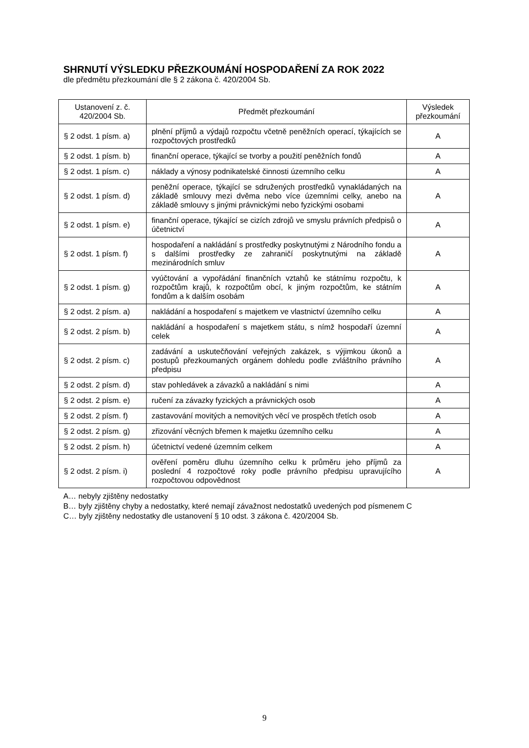SHRNUTÍ VÝSLEDKU PŘEZKOUMÁNÍ HOSPODAŘENÍ ZA ROK 2022
dle předmětu přezkoumání dle § 2 zákona č. 420/2004 Sb.
| Ustanovení z. č. 420/2004 Sb. | Předmět přezkoumání | Výsledek přezkoumání |
| --- | --- | --- |
| § 2 odst. 1 písm. a) | plnění příjmů a výdajů rozpočtu včetně peněžních operací, týkajících se rozpočtových prostředků | A |
| § 2 odst. 1 písm. b) | finanční operace, týkající se tvorby a použití peněžních fondů | A |
| § 2 odst. 1 písm. c) | náklady a výnosy podnikatelské činnosti územního celku | A |
| § 2 odst. 1 písm. d) | peněžní operace, týkající se sdružených prostředků vynakládaných na základě smlouvy mezi dvěma nebo více územními celky, anebo na základě smlouvy s jinými právnickými nebo fyzickými osobami | A |
| § 2 odst. 1 písm. e) | finanční operace, týkající se cizích zdrojů ve smyslu právních předpisů o účetnictví | A |
| § 2 odst. 1 písm. f) | hospodaření a nakládání s prostředky poskytnutými z Národního fondu a s dalšími prostředky ze zahraničí poskytnutými na základě mezinárodních smluv | A |
| § 2 odst. 1 písm. g) | vyúčtování a vypořádání finančních vztahů ke státnímu rozpočtu, k rozpočtům krajů, k rozpočtům obcí, k jiným rozpočtům, ke státním fondům a k dalším osobám | A |
| § 2 odst. 2 písm. a) | nakládání a hospodaření s majetkem ve vlastnictví územního celku | A |
| § 2 odst. 2 písm. b) | nakládání a hospodaření s majetkem státu, s nímž hospodaří územní celek | A |
| § 2 odst. 2 písm. c) | zadávání a uskutečňování veřejných zakázek, s výjimkou úkonů a postupů přezkoumaných orgánem dohledu podle zvláštního právního předpisu | A |
| § 2 odst. 2 písm. d) | stav pohledávek a závazků a nakládání s nimi | A |
| § 2 odst. 2 písm. e) | ručení za závazky fyzických a právnických osob | A |
| § 2 odst. 2 písm. f) | zastavování movitých a nemovitých věcí ve prospěch třetích osob | A |
| § 2 odst. 2 písm. g) | zřizování věcných břemen k majetku územního celku | A |
| § 2 odst. 2 písm. h) | účetnictví vedené územním celkem | A |
| § 2 odst. 2 písm. i) | ověření poměru dluhu územního celku k průměru jeho příjmů za poslední 4 rozpočtové roky podle právního předpisu upravujícího rozpočtovou odpovědnost | A |
A… nebyly zjištěny nedostatky
B… byly zjištěny chyby a nedostatky, které nemají závažnost nedostatků uvedených pod písmenem C
C… byly zjištěny nedostatky dle ustanovení § 10 odst. 3 zákona č. 420/2004 Sb.
9